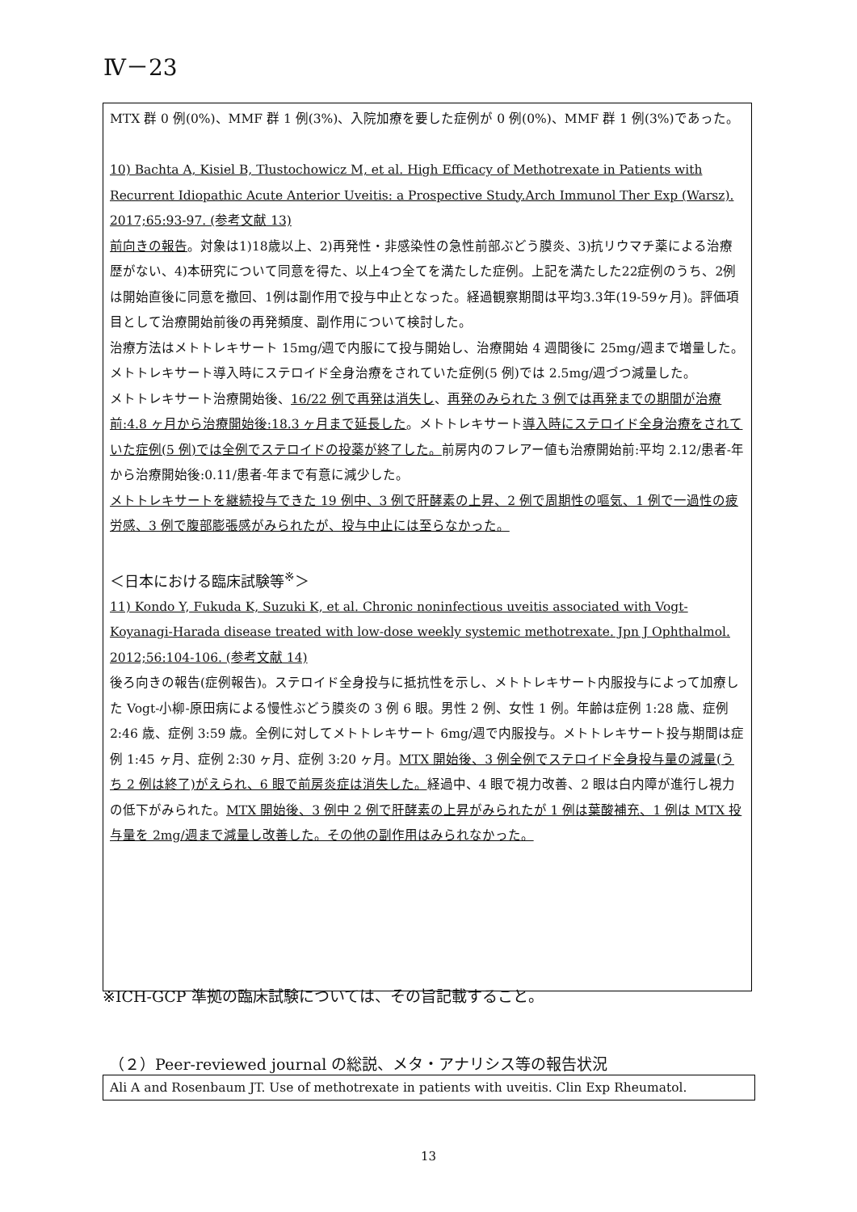Ⅳ－23
MTX 群 0 例(0%)、MMF 群 1 例(3%)、入院加療を要した症例が 0 例(0%)、MMF 群 1 例(3%)であった。
10) Bachta A, Kisiel B, Tłustochowicz M, et al. High Efficacy of Methotrexate in Patients with Recurrent Idiopathic Acute Anterior Uveitis: a Prospective Study.Arch Immunol Ther Exp (Warsz). 2017;65:93-97. (参考文献 13)
前向きの報告。対象は1)18歳以上、2)再発性・非感染性の急性前部ぶどう膜炎、3)抗リウマチ薬による治療歴がない、4)本研究について同意を得た、以上4つ全てを満たした症例。上記を満たした22症例のうち、2例は開始直後に同意を撤回、1例は副作用で投与中止となった。経過観察期間は平均3.3年(19-59ヶ月)。評価項目として治療開始前後の再発頻度、副作用について検討した。
治療方法はメトトレキサート 15mg/週で内服にて投与開始し、治療開始 4 週間後に 25mg/週まで増量した。メトトレキサート導入時にステロイド全身治療をされていた症例(5 例)では 2.5mg/週づつ減量した。
メトトレキサート治療開始後、16/22 例で再発は消失し、再発のみられた 3 例では再発までの期間が治療前:4.8 ヶ月から治療開始後:18.3 ヶ月まで延長した。メトトレキサート導入時にステロイド全身治療をされていた症例(5 例)では全例でステロイドの投薬が終了した。前房内のフレアー値も治療開始前:平均 2.12/患者-年から治療開始後:0.11/患者-年まで有意に減少した。
メトトレキサートを継続投与できた 19 例中、3 例で肝酵素の上昇、2 例で周期性の嘔気、1 例で一過性の疲労感、3 例で腹部膨張感がみられたが、投与中止には至らなかった。
＜日本における臨床試験等<sup>※</sup>＞
11) Kondo Y, Fukuda K, Suzuki K, et al. Chronic noninfectious uveitis associated with Vogt-Koyanagi-Harada disease treated with low-dose weekly systemic methotrexate. Jpn J Ophthalmol. 2012;56:104-106. (参考文献 14)
後ろ向きの報告(症例報告)。ステロイド全身投与に抵抗性を示し、メトトレキサート内服投与によって加療した Vogt-小柳-原田病による慢性ぶどう膜炎の 3 例 6 眼。男性 2 例、女性 1 例。年齢は症例 1:28 歳、症例 2:46 歳、症例 3:59 歳。全例に対してメトトレキサート 6mg/週で内服投与。メトトレキサート投与期間は症例 1:45 ヶ月、症例 2:30 ヶ月、症例 3:20 ヶ月。MTX 開始後、3 例全例でステロイド全身投与量の減量(うち 2 例は終了)がえられ、6 眼で前房炎症は消失した。経過中、4 眼で視力改善、2 眼は白内障が進行し視力の低下がみられた。MTX 開始後、3 例中 2 例で肝酵素の上昇がみられたが 1 例は葉酸補充、1 例は MTX 投与量を 2mg/週まで減量し改善した。その他の副作用はみられなかった。
※ICH-GCP 準拠の臨床試験については、その旨記載すること。
（２）Peer-reviewed journal の総説、メタ・アナリシス等の報告状況
Ali A and Rosenbaum JT. Use of methotrexate in patients with uveitis. Clin Exp Rheumatol.
13